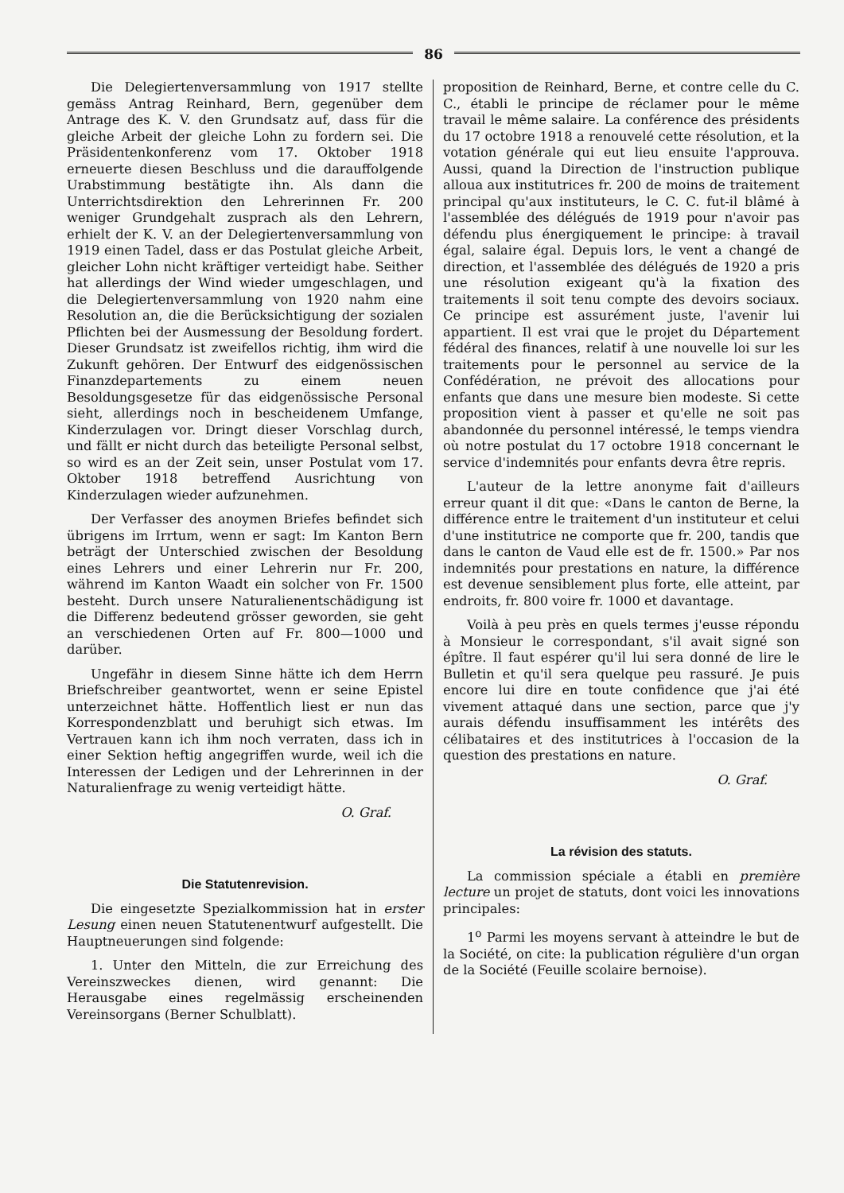86
Die Delegiertenversammlung von 1917 stellte gemäss Antrag Reinhard, Bern, gegenüber dem Antrage des K. V. den Grundsatz auf, dass für die gleiche Arbeit der gleiche Lohn zu fordern sei. Die Präsidentenkonferenz vom 17. Oktober 1918 erneuerte diesen Beschluss und die darauffolgende Urabstimmung bestätigte ihn. Als dann die Unterrichtsdirektion den Lehrerinnen Fr. 200 weniger Grundgehalt zusprach als den Lehrern, erhielt der K. V. an der Delegiertenversammlung von 1919 einen Tadel, dass er das Postulat gleiche Arbeit, gleicher Lohn nicht kräftiger verteidigt habe. Seither hat allerdings der Wind wieder umgeschlagen, und die Delegiertenversammlung von 1920 nahm eine Resolution an, die die Berücksichtigung der sozialen Pflichten bei der Ausmessung der Besoldung fordert. Dieser Grundsatz ist zweifellos richtig, ihm wird die Zukunft gehören. Der Entwurf des eidgenössischen Finanzdepartements zu einem neuen Besoldungsgesetze für das eidgenössische Personal sieht, allerdings noch in bescheidenem Umfange, Kinderzulagen vor. Dringt dieser Vorschlag durch, und fällt er nicht durch das beteiligte Personal selbst, so wird es an der Zeit sein, unser Postulat vom 17. Oktober 1918 betreffend Ausrichtung von Kinderzulagen wieder aufzunehmen.
Der Verfasser des anoymen Briefes befindet sich übrigens im Irrtum, wenn er sagt: Im Kanton Bern beträgt der Unterschied zwischen der Besoldung eines Lehrers und einer Lehrerin nur Fr. 200, während im Kanton Waadt ein solcher von Fr. 1500 besteht. Durch unsere Naturalienentschädigung ist die Differenz bedeutend grösser geworden, sie geht an verschiedenen Orten auf Fr. 800—1000 und darüber.
Ungefähr in diesem Sinne hätte ich dem Herrn Briefschreiber geantwortet, wenn er seine Epistel unterzeichnet hätte. Hoffentlich liest er nun das Korrespondenzblatt und beruhigt sich etwas. Im Vertrauen kann ich ihm noch verraten, dass ich in einer Sektion heftig angegriffen wurde, weil ich die Interessen der Ledigen und der Lehrerinnen in der Naturalienfrage zu wenig verteidigt hätte.
O. Graf.
Die Statutenrevision.
Die eingesetzte Spezialkommission hat in erster Lesung einen neuen Statutenentwurf aufgestellt. Die Hauptneuerungen sind folgende:
1. Unter den Mitteln, die zur Erreichung des Vereinszweckes dienen, wird genannt: Die Herausgabe eines regelmässig erscheinenden Vereinsorgans (Berner Schulblatt).
proposition de Reinhard, Berne, et contre celle du C. C., établi le principe de réclamer pour le même travail le même salaire. La conférence des présidents du 17 octobre 1918 a renouvelé cette résolution, et la votation générale qui eut lieu ensuite l'approuva. Aussi, quand la Direction de l'instruction publique alloua aux institutrices fr. 200 de moins de traitement principal qu'aux instituteurs, le C. C. fut-il blâmé à l'assemblée des délégués de 1919 pour n'avoir pas défendu plus énergiquement le principe: à travail égal, salaire égal. Depuis lors, le vent a changé de direction, et l'assemblée des délégués de 1920 a pris une résolution exigeant qu'à la fixation des traitements il soit tenu compte des devoirs sociaux. Ce principe est assurément juste, l'avenir lui appartient. Il est vrai que le projet du Département fédéral des finances, relatif à une nouvelle loi sur les traitements pour le personnel au service de la Confédération, ne prévoit des allocations pour enfants que dans une mesure bien modeste. Si cette proposition vient à passer et qu'elle ne soit pas abandonnée du personnel intéressé, le temps viendra où notre postulat du 17 octobre 1918 concernant le service d'indemnités pour enfants devra être repris.
L'auteur de la lettre anonyme fait d'ailleurs erreur quant il dit que: «Dans le canton de Berne, la différence entre le traitement d'un instituteur et celui d'une institutrice ne comporte que fr. 200, tandis que dans le canton de Vaud elle est de fr. 1500.» Par nos indemnités pour prestations en nature, la différence est devenue sensiblement plus forte, elle atteint, par endroits, fr. 800 voire fr. 1000 et davantage.
Voilà à peu près en quels termes j'eusse répondu à Monsieur le correspondant, s'il avait signé son épître. Il faut espérer qu'il lui sera donné de lire le Bulletin et qu'il sera quelque peu rassuré. Je puis encore lui dire en toute confidence que j'ai été vivement attaqué dans une section, parce que j'y aurais défendu insuffisamment les intérêts des célibataires et des institutrices à l'occasion de la question des prestations en nature.
O. Graf.
La révision des statuts.
La commission spéciale a établi en première lecture un projet de statuts, dont voici les innovations principales:
1<sup>o</sup> Parmi les moyens servant à atteindre le but de la Société, on cite: la publication régulière d'un organ de la Société (Feuille scolaire bernoise).